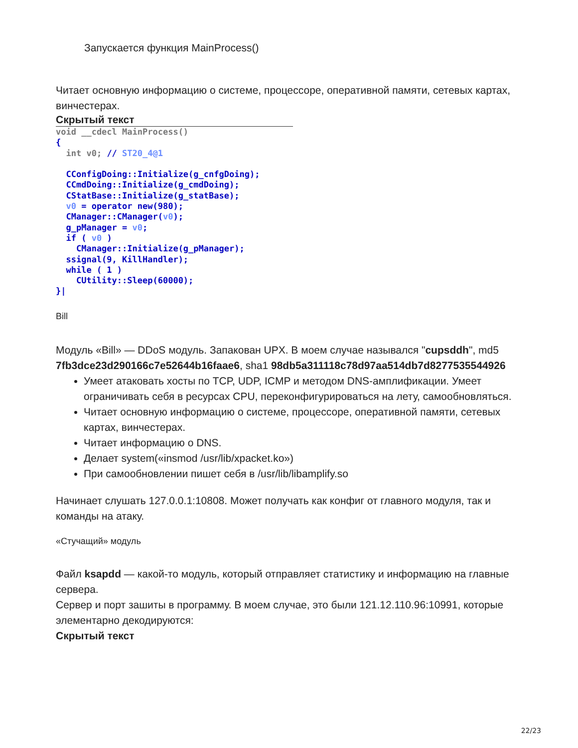Запускается функция MainProcess()
Читает основную информацию о системе, процессоре, оперативной памяти, сетевых картах, винчестерах.
Скрытый текст
void __cdecl MainProcess()
{
  int v0; // ST20_4@1

  CConfigDoing::Initialize(g_cnfgDoing);
  CCmdDoing::Initialize(g_cmdDoing);
  CStatBase::Initialize(g_statBase);
  v0 = operator new(980);
  CManager::CManager(v0);
  g_pManager = v0;
  if ( v0 )
    CManager::Initialize(g_pManager);
  ssignal(9, KillHandler);
  while ( 1 )
    CUtility::Sleep(60000);
}|
Bill
Модуль «Bill» — DDoS модуль. Запакован UPX. В моем случае назывался "cupsddh", md5 7fb3dce23d290166c7e52644b16faae6, sha1 98db5a311118c78d97aa514db7d8277535544926
Умеет атаковать хосты по TCP, UDP, ICMP и методом DNS-амплификации. Умеет ограничивать себя в ресурсах CPU, переконфигурироваться на лету, самообновляться.
Читает основную информацию о системе, процессоре, оперативной памяти, сетевых картах, винчестерах.
Читает информацию о DNS.
Делает system(«insmod /usr/lib/xpacket.ko»)
При самообновлении пишет себя в /usr/lib/libamplify.so
Начинает слушать 127.0.0.1:10808. Может получать как конфиг от главного модуля, так и команды на атаку.
«Стучащий» модуль
Файл ksapdd — какой-то модуль, который отправляет статистику и информацию на главные сервера.
Сервер и порт зашиты в программу. В моем случае, это были 121.12.110.96:10991, которые элементарно декодируются:
Скрытый текст
22/23